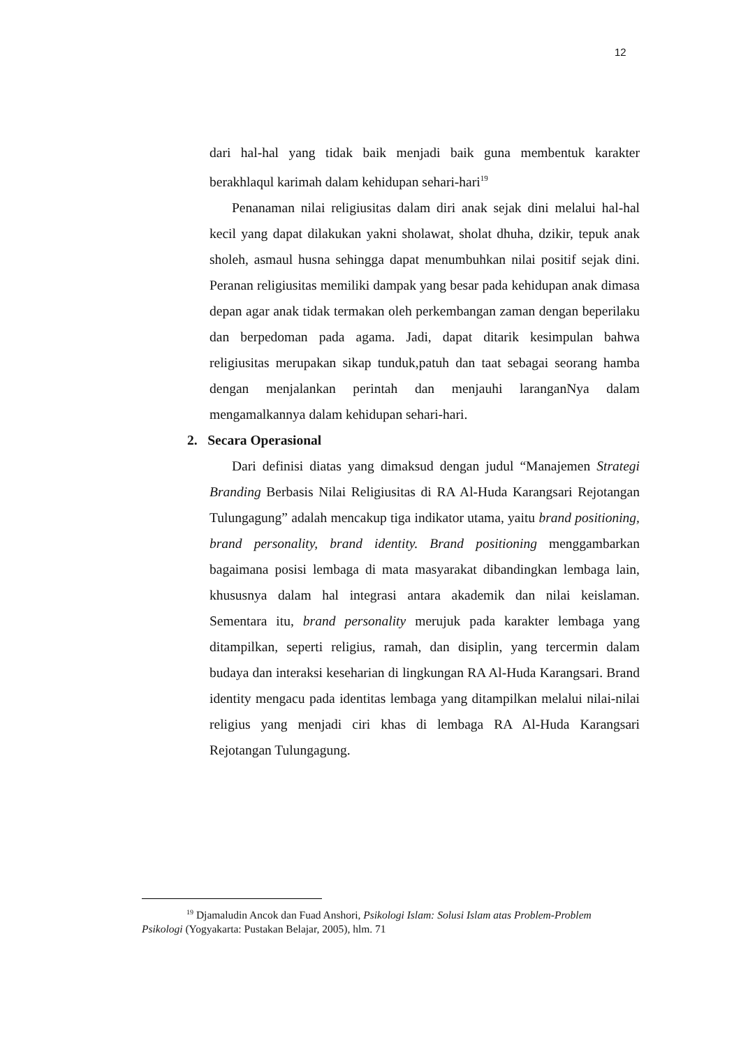12
dari hal-hal yang tidak baik menjadi baik guna membentuk karakter berakhlaqul karimah dalam kehidupan sehari-hari<sup>19</sup>
Penanaman nilai religiusitas dalam diri anak sejak dini melalui hal-hal kecil yang dapat dilakukan yakni sholawat, sholat dhuha, dzikir, tepuk anak sholeh, asmaul husna sehingga dapat menumbuhkan nilai positif sejak dini. Peranan religiusitas memiliki dampak yang besar pada kehidupan anak dimasa depan agar anak tidak termakan oleh perkembangan zaman dengan beperilaku dan berpedoman pada agama. Jadi, dapat ditarik kesimpulan bahwa religiusitas merupakan sikap tunduk,patuh dan taat sebagai seorang hamba dengan menjalankan perintah dan menjauhi laranganNya dalam mengamalkannya dalam kehidupan sehari-hari.
2. Secara Operasional
Dari definisi diatas yang dimaksud dengan judul “Manajemen Strategi Branding Berbasis Nilai Religiusitas di RA Al-Huda Karangsari Rejotangan Tulungagung” adalah mencakup tiga indikator utama, yaitu brand positioning, brand personality, brand identity. Brand positioning menggambarkan bagaimana posisi lembaga di mata masyarakat dibandingkan lembaga lain, khususnya dalam hal integrasi antara akademik dan nilai keislaman. Sementara itu, brand personality merujuk pada karakter lembaga yang ditampilkan, seperti religius, ramah, dan disiplin, yang tercermin dalam budaya dan interaksi keseharian di lingkungan RA Al-Huda Karangsari. Brand identity mengacu pada identitas lembaga yang ditampilkan melalui nilai-nilai religius yang menjadi ciri khas di lembaga RA Al-Huda Karangsari Rejotangan Tulungagung.
<sup>19</sup> Djamaludin Ancok dan Fuad Anshori, Psikologi Islam: Solusi Islam atas Problem-Problem Psikologi (Yogyakarta: Pustakan Belajar, 2005), hlm. 71